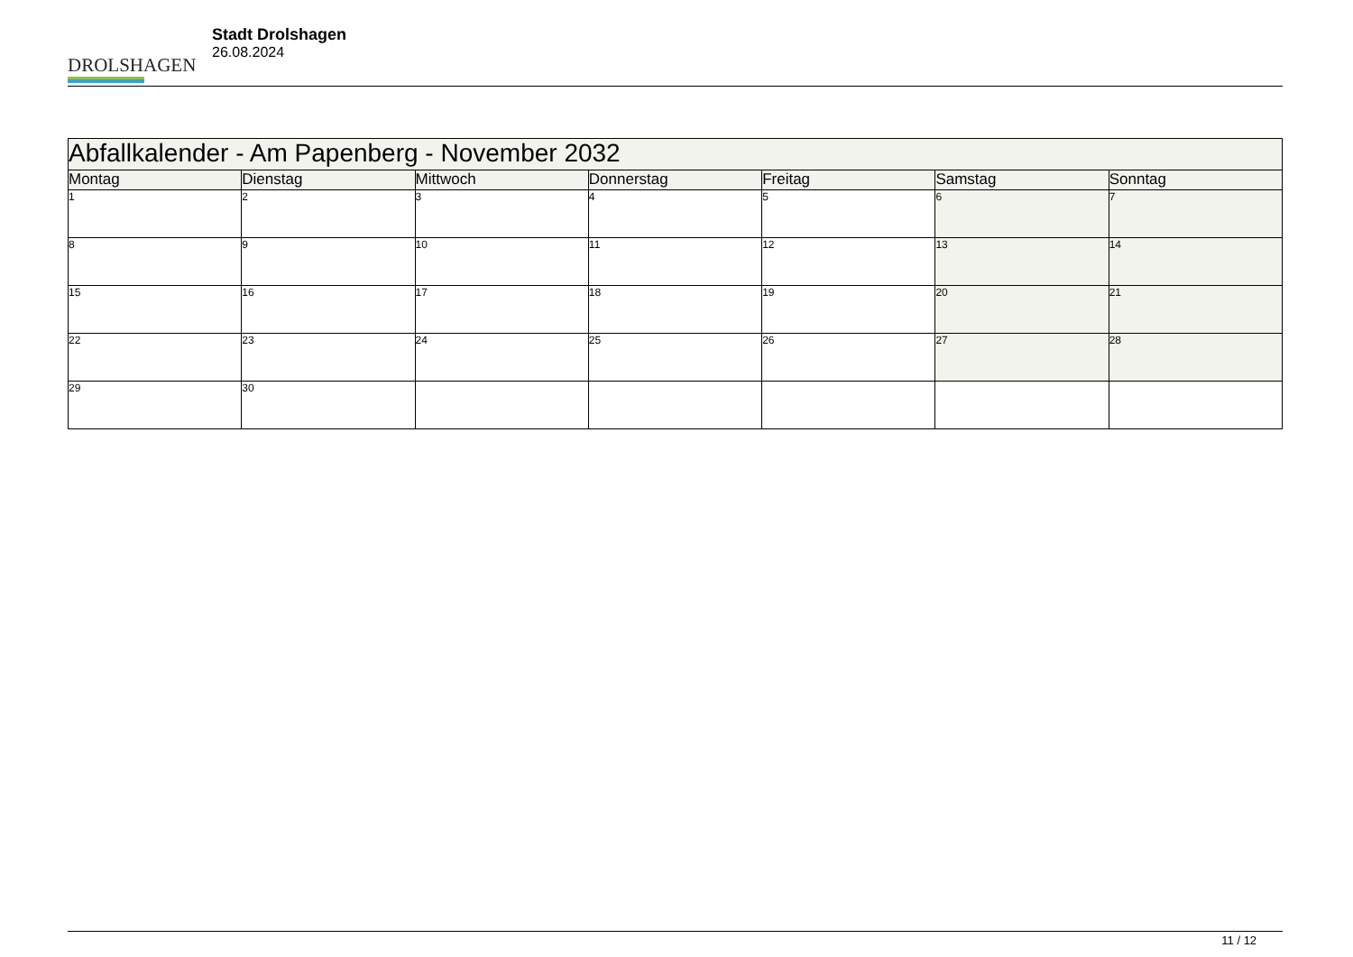DROLSHAGEN
Stadt Drolshagen
26.08.2024
| Abfallkalender - Am Papenberg - November 2032 | | | | | | |
| --- | --- | --- | --- | --- | --- | --- |
| Montag | Dienstag | Mittwoch | Donnerstag | Freitag | Samstag | Sonntag |
| 1 | 2 | 3 | 4 | 5 | 6 | 7 |
| 8 | 9 | 10 | 11 | 12 | 13 | 14 |
| 15 | 16 | 17 | 18 | 19 | 20 | 21 |
| 22 | 23 | 24 | 25 | 26 | 27 | 28 |
| 29 | 30 | | | | | |
11 / 12